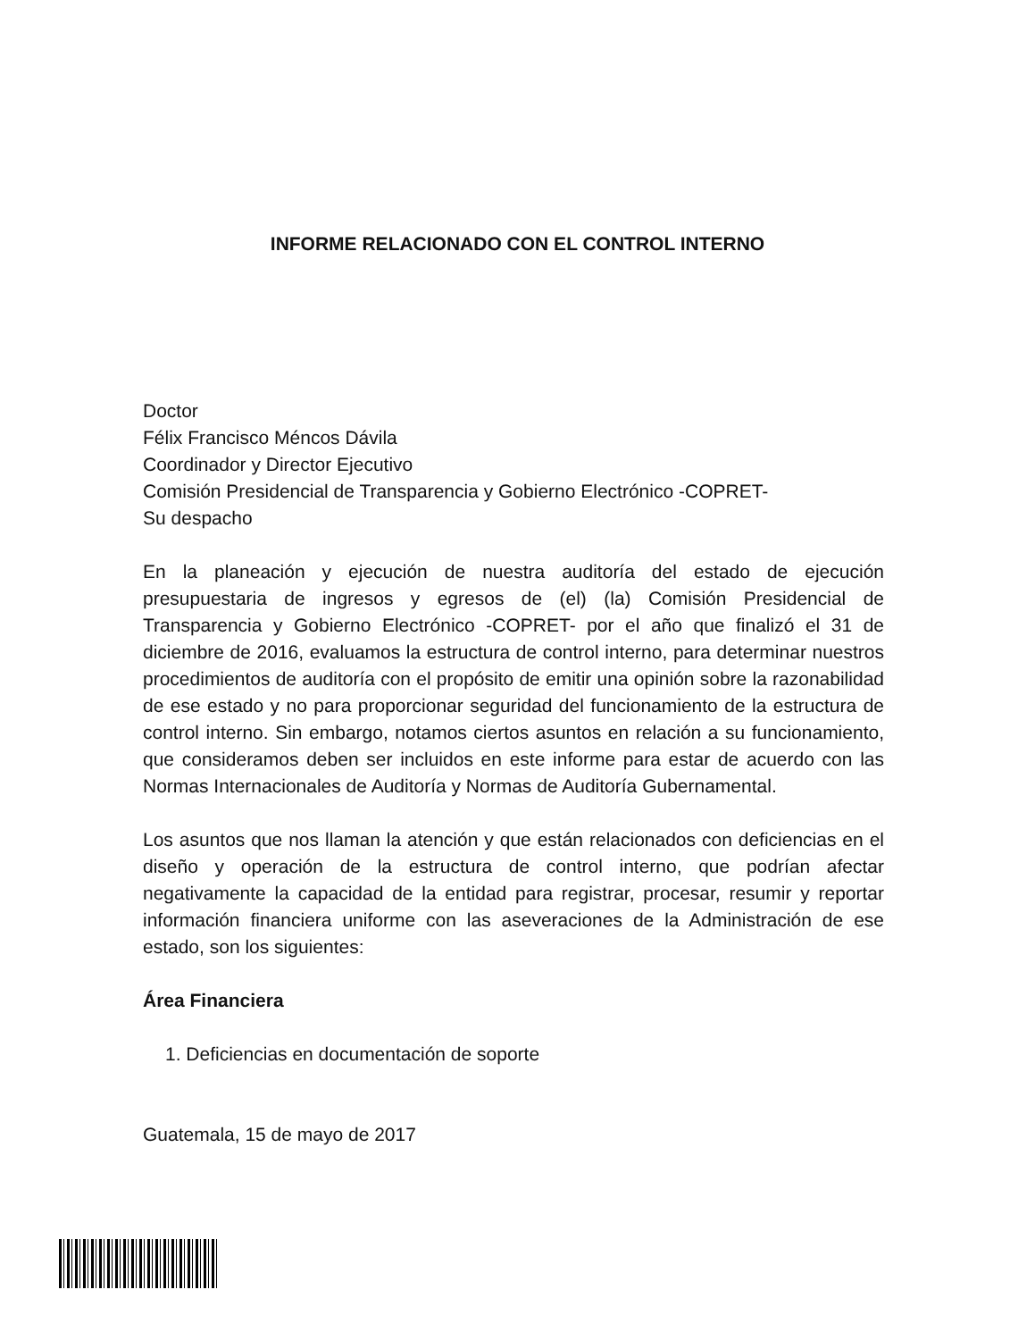INFORME RELACIONADO CON EL CONTROL INTERNO
Doctor
Félix Francisco Méncos Dávila
Coordinador y Director Ejecutivo
Comisión Presidencial de Transparencia y Gobierno Electrónico -COPRET-
Su despacho
En la planeación y ejecución de nuestra auditoría del estado de ejecución presupuestaria de ingresos y egresos de (el) (la) Comisión Presidencial de Transparencia y Gobierno Electrónico -COPRET- por el año que finalizó el 31 de diciembre de 2016, evaluamos la estructura de control interno, para determinar nuestros procedimientos de auditoría con el propósito de emitir una opinión sobre la razonabilidad de ese estado y no para proporcionar seguridad del funcionamiento de la estructura de control interno. Sin embargo, notamos ciertos asuntos en relación a su funcionamiento, que consideramos deben ser incluidos en este informe para estar de acuerdo con las Normas Internacionales de Auditoría y Normas de Auditoría Gubernamental.
Los asuntos que nos llaman la atención y que están relacionados con deficiencias en el diseño y operación de la estructura de control interno, que podrían afectar negativamente la capacidad de la entidad para registrar, procesar, resumir y reportar información financiera uniforme con las aseveraciones de la Administración de ese estado, son los siguientes:
Área Financiera
1. Deficiencias en documentación de soporte
Guatemala, 15 de mayo de 2017